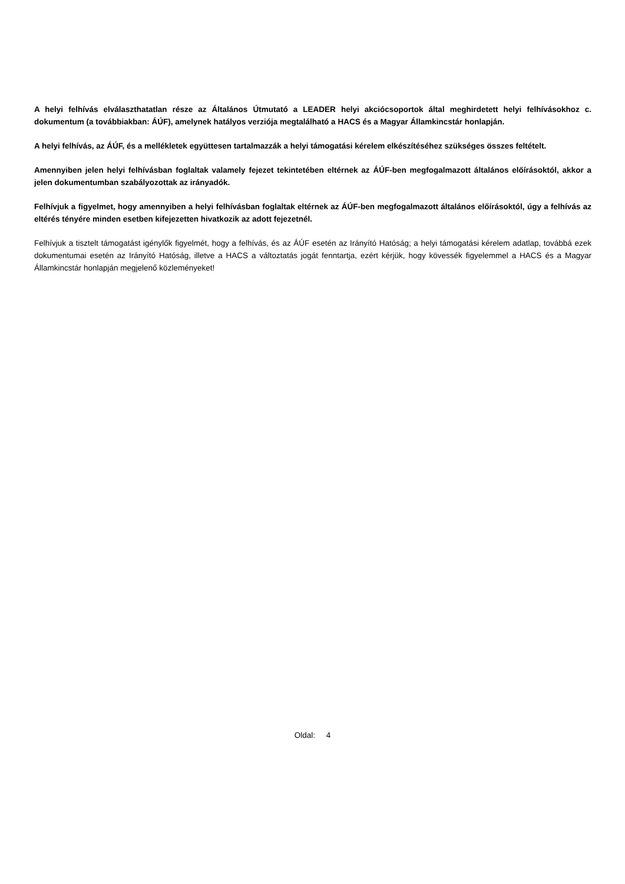A helyi felhívás elválaszthatatlan része az Általános Útmutató a LEADER helyi akciócsoportok által meghirdetett helyi felhívásokhoz c. dokumentum (a továbbiakban: ÁÚF), amelynek hatályos verziója megtalálható a HACS és a Magyar Államkincstár honlapján.
A helyi felhívás, az ÁÚF, és a mellékletek együttesen tartalmazzák a helyi támogatási kérelem elkészítéséhez szükséges összes feltételt.
Amennyiben jelen helyi felhívásban foglaltak valamely fejezet tekintetében eltérnek az ÁÚF-ben megfogalmazott általános előírásoktól, akkor a jelen dokumentumban szabályozottak az irányadók.
Felhívjuk a figyelmet, hogy amennyiben a helyi felhívásban foglaltak eltérnek az ÁÚF-ben megfogalmazott általános előírásoktól, úgy a felhívás az eltérés tényére minden esetben kifejezetten hivatkozik az adott fejezetnél.
Felhívjuk a tisztelt támogatást igénylők figyelmét, hogy a felhívás, és az ÁÚF esetén az Irányító Hatóság; a helyi támogatási kérelem adatlap, továbbá ezek dokumentumai esetén az Irányító Hatóság, illetve a HACS a változtatás jogát fenntartja, ezért kérjük, hogy kövessék figyelemmel a HACS és a Magyar Államkincstár honlapján megjelenő közleményeket!
Oldal: 4